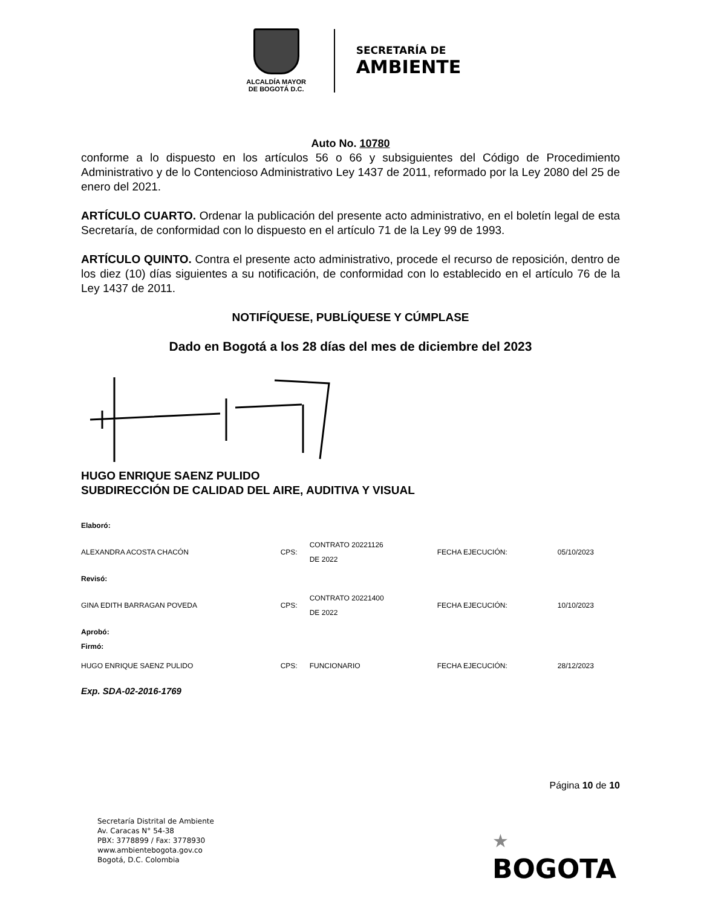ALCALDÍA MAYOR
DE BOGOTÁ D.C.
SECRETARÍA DE
AMBIENTE
Auto No. 10780
conforme a lo dispuesto en los artículos 56 o 66 y subsiguientes del Código de Procedimiento Administrativo y de lo Contencioso Administrativo Ley 1437 de 2011, reformado por la Ley 2080 del 25 de enero del 2021.
ARTÍCULO CUARTO. Ordenar la publicación del presente acto administrativo, en el boletín legal de esta Secretaría, de conformidad con lo dispuesto en el artículo 71 de la Ley 99 de 1993.
ARTÍCULO QUINTO. Contra el presente acto administrativo, procede el recurso de reposición, dentro de los diez (10) días siguientes a su notificación, de conformidad con lo establecido en el artículo 76 de la Ley 1437 de 2011.
NOTIFÍQUESE, PUBLÍQUESE Y CÚMPLASE
Dado en Bogotá a los 28 días del mes de diciembre del 2023
HUGO ENRIQUE SAENZ PULIDO
SUBDIRECCIÓN DE CALIDAD DEL AIRE, AUDITIVA Y VISUAL
| Elaboró: | | | | |
| ALEXANDRA ACOSTA CHACÓN | CPS: | CONTRATO 20221126 DE 2022 | FECHA EJECUCIÓN: | 05/10/2023 |
| Revisó: | | | | |
| GINA EDITH BARRAGAN POVEDA | CPS: | CONTRATO 20221400 DE 2022 | FECHA EJECUCIÓN: | 10/10/2023 |
| Aprobó: Firmó: | | | | |
| HUGO ENRIQUE SAENZ PULIDO | CPS: | FUNCIONARIO | FECHA EJECUCIÓN: | 28/12/2023 |
Exp. SDA-02-2016-1769
Página 10 de 10
Secretaría Distrital de Ambiente
Av. Caracas N° 54-38
PBX: 3778899 / Fax: 3778930
www.ambientebogota.gov.co
Bogotá, D.C. Colombia
★
BOGOTA